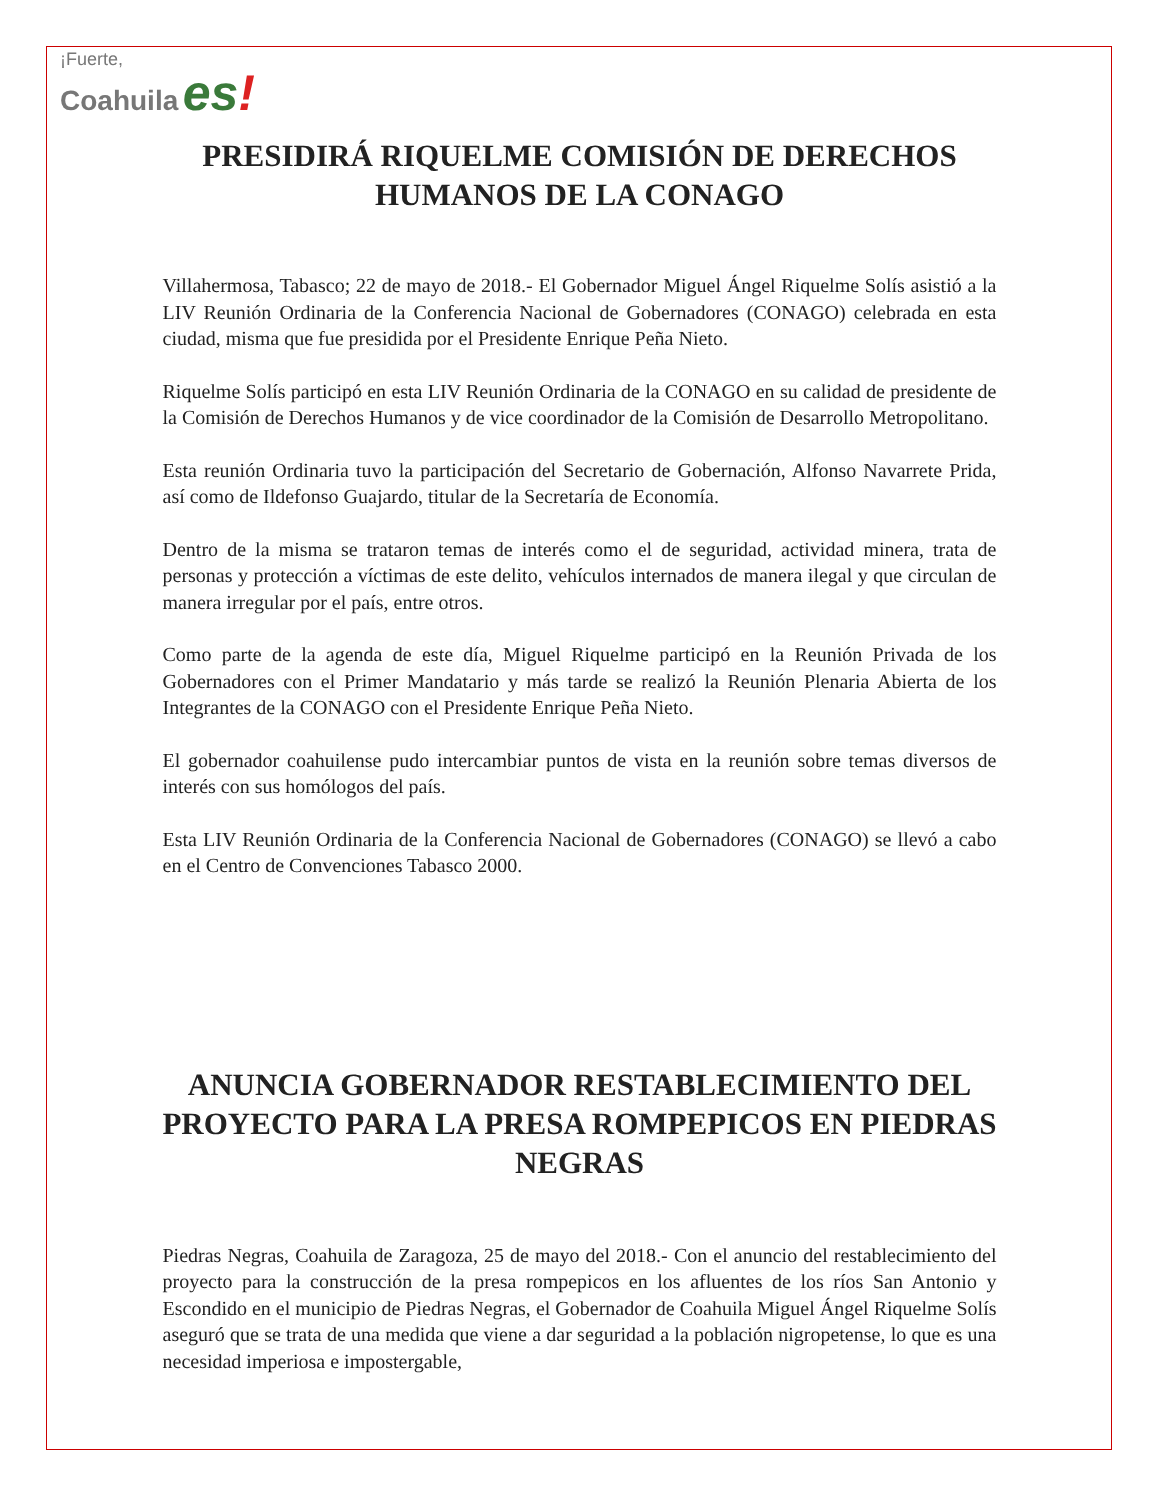¡Fuerte,
Coahuila es!
PRESIDIRÁ RIQUELME COMISIÓN DE DERECHOS HUMANOS DE LA CONAGO
Villahermosa, Tabasco; 22 de mayo de 2018.- El Gobernador Miguel Ángel Riquelme Solís asistió a la LIV Reunión Ordinaria de la Conferencia Nacional de Gobernadores (CONAGO) celebrada en esta ciudad, misma que fue presidida por el Presidente Enrique Peña Nieto.
Riquelme Solís participó en esta LIV Reunión Ordinaria de la CONAGO en su calidad de presidente de la Comisión de Derechos Humanos y de vice coordinador de la Comisión de Desarrollo Metropolitano.
Esta reunión Ordinaria tuvo la participación del Secretario de Gobernación, Alfonso Navarrete Prida, así como de Ildefonso Guajardo, titular de la Secretaría de Economía.
Dentro de la misma se trataron temas de interés como el de seguridad, actividad minera, trata de personas y protección a víctimas de este delito, vehículos internados de manera ilegal y que circulan de manera irregular por el país, entre otros.
Como parte de la agenda de este día, Miguel Riquelme participó en la Reunión Privada de los Gobernadores con el Primer Mandatario y más tarde se realizó la Reunión Plenaria Abierta de los Integrantes de la CONAGO con el Presidente Enrique Peña Nieto.
El gobernador coahuilense pudo intercambiar puntos de vista en la reunión sobre temas diversos de interés con sus homólogos del país.
Esta LIV Reunión Ordinaria de la Conferencia Nacional de Gobernadores (CONAGO) se llevó a cabo en el Centro de Convenciones Tabasco 2000.
ANUNCIA GOBERNADOR RESTABLECIMIENTO DEL PROYECTO PARA LA PRESA ROMPEPICOS EN PIEDRAS NEGRAS
Piedras Negras, Coahuila de Zaragoza, 25 de mayo del 2018.- Con el anuncio del restablecimiento del proyecto para la construcción de la presa rompepicos en los afluentes de los ríos San Antonio y Escondido en el municipio de Piedras Negras, el Gobernador de Coahuila Miguel Ángel Riquelme Solís aseguró que se trata de una medida que viene a dar seguridad a la población nigropetense, lo que es una necesidad imperiosa e impostergable,